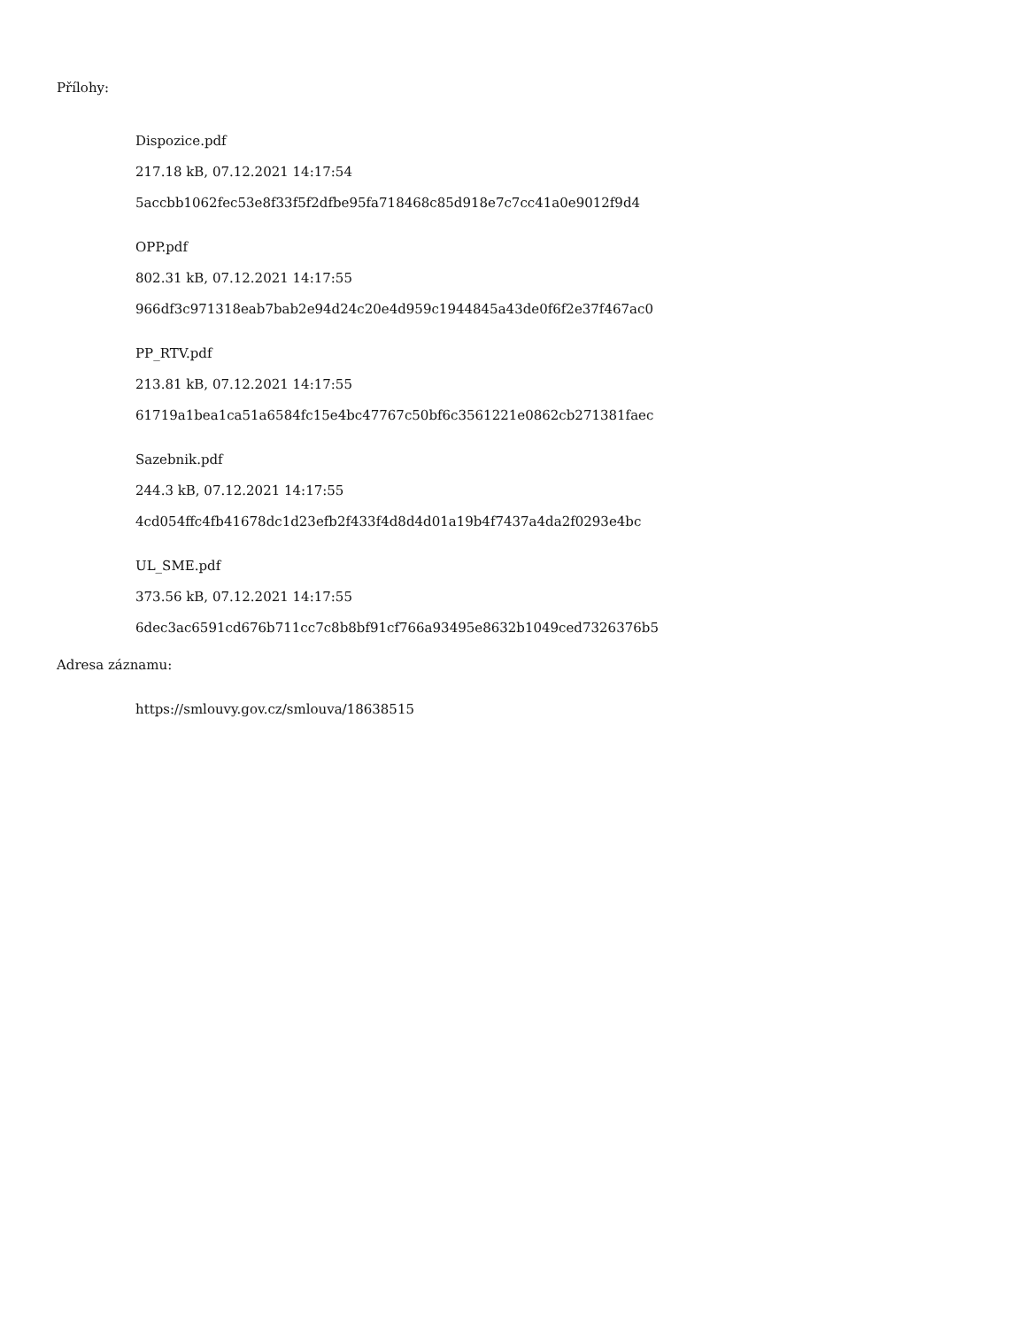Přílohy:
Dispozice.pdf
217.18 kB, 07.12.2021 14:17:54
5accbb1062fec53e8f33f5f2dfbe95fa718468c85d918e7c7cc41a0e9012f9d4
OPP.pdf
802.31 kB, 07.12.2021 14:17:55
966df3c971318eab7bab2e94d24c20e4d959c1944845a43de0f6f2e37f467ac0
PP_RTV.pdf
213.81 kB, 07.12.2021 14:17:55
61719a1bea1ca51a6584fc15e4bc47767c50bf6c3561221e0862cb271381faec
Sazebnik.pdf
244.3 kB, 07.12.2021 14:17:55
4cd054ffc4fb41678dc1d23efb2f433f4d8d4d01a19b4f7437a4da2f0293e4bc
UL_SME.pdf
373.56 kB, 07.12.2021 14:17:55
6dec3ac6591cd676b711cc7c8b8bf91cf766a93495e8632b1049ced7326376b5
Adresa záznamu:
https://smlouvy.gov.cz/smlouva/18638515